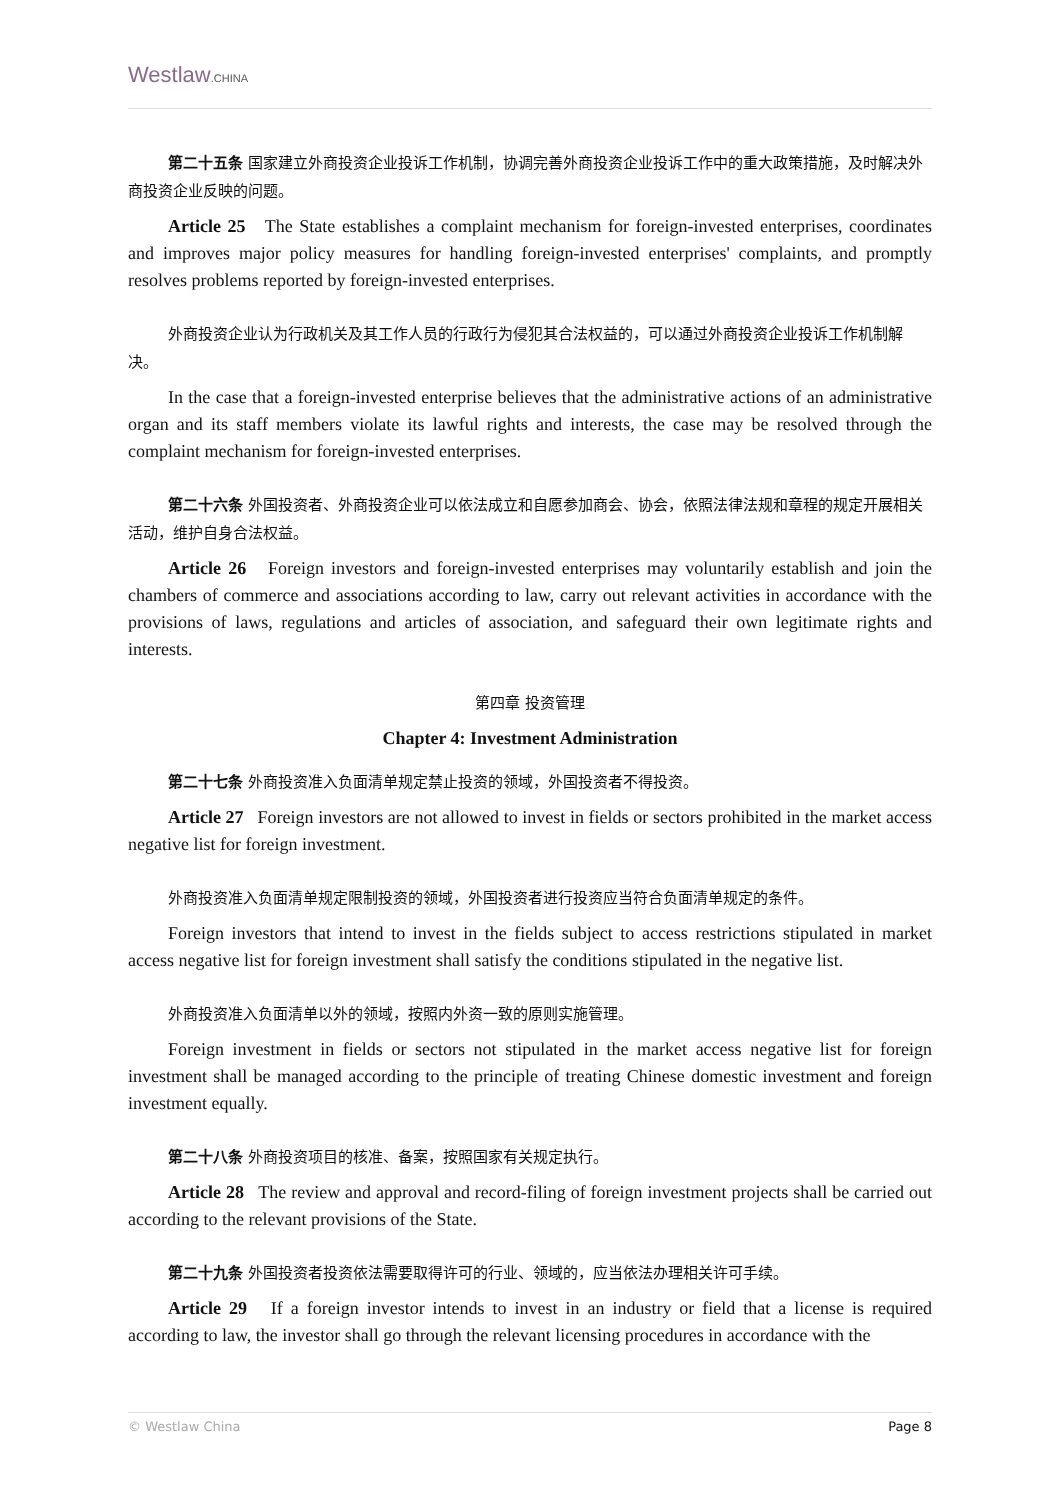Westlaw.CHINA
第二十五条 国家建立外商投资企业投诉工作机制，协调完善外商投资企业投诉工作中的重大政策措施，及时解决外商投资企业反映的问题。
Article 25 The State establishes a complaint mechanism for foreign-invested enterprises, coordinates and improves major policy measures for handling foreign-invested enterprises' complaints, and promptly resolves problems reported by foreign-invested enterprises.
外商投资企业认为行政机关及其工作人员的行政行为侵犯其合法权益的，可以通过外商投资企业投诉工作机制解决。
In the case that a foreign-invested enterprise believes that the administrative actions of an administrative organ and its staff members violate its lawful rights and interests, the case may be resolved through the complaint mechanism for foreign-invested enterprises.
第二十六条 外国投资者、外商投资企业可以依法成立和自愿参加商会、协会，依照法律法规和章程的规定开展相关活动，维护自身合法权益。
Article 26 Foreign investors and foreign-invested enterprises may voluntarily establish and join the chambers of commerce and associations according to law, carry out relevant activities in accordance with the provisions of laws, regulations and articles of association, and safeguard their own legitimate rights and interests.
第四章 投资管理
Chapter 4: Investment Administration
第二十七条 外商投资准入负面清单规定禁止投资的领域，外国投资者不得投资。
Article 27 Foreign investors are not allowed to invest in fields or sectors prohibited in the market access negative list for foreign investment.
外商投资准入负面清单规定限制投资的领域，外国投资者进行投资应当符合负面清单规定的条件。
Foreign investors that intend to invest in the fields subject to access restrictions stipulated in market access negative list for foreign investment shall satisfy the conditions stipulated in the negative list.
外商投资准入负面清单以外的领域，按照内外资一致的原则实施管理。
Foreign investment in fields or sectors not stipulated in the market access negative list for foreign investment shall be managed according to the principle of treating Chinese domestic investment and foreign investment equally.
第二十八条 外商投资项目的核准、备案，按照国家有关规定执行。
Article 28 The review and approval and record-filing of foreign investment projects shall be carried out according to the relevant provisions of the State.
第二十九条 外国投资者投资依法需要取得许可的行业、领域的，应当依法办理相关许可手续。
Article 29 If a foreign investor intends to invest in an industry or field that a license is required according to law, the investor shall go through the relevant licensing procedures in accordance with the
© Westlaw China Page 8